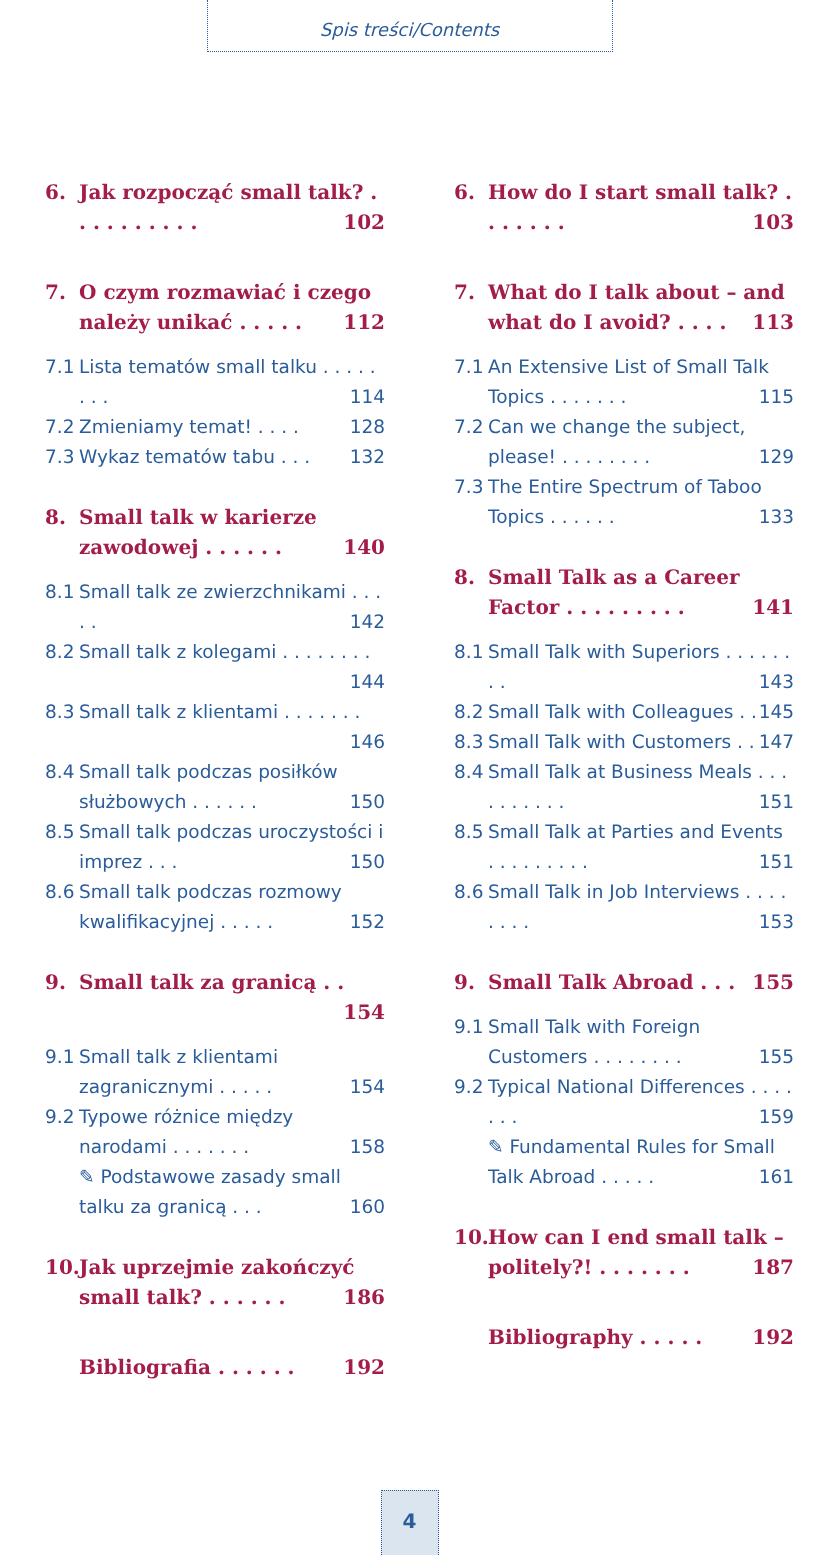Spis treści/Contents
6. Jak rozpocząć small talk? . . . . . . . . . . 102
7. O czym rozmawiać i czego należy unikać . . . . . 112
7.1 Lista tematów small talku . . . . . . . . 114
7.2 Zmieniamy temat! . . . . 128
7.3 Wykaz tematów tabu . . . 132
8. Small talk w karierze zawodowej . . . . . . 140
8.1 Small talk ze zwierzchnikami . . . . . 142
8.2 Small talk z kolegami . . . . . . . . 144
8.3 Small talk z klientami . . . . . . . 146
8.4 Small talk podczas posiłków służbowych . . . . . . 150
8.5 Small talk podczas uroczystości i imprez . . . 150
8.6 Small talk podczas rozmowy kwalifikacyjnej . . . . . 152
9. Small talk za granicą . . 154
9.1 Small talk z klientami zagranicznymi . . . . . 154
9.2 Typowe różnice między narodami . . . . . . . 158
✎ Podstawowe zasady small talku za granicą . . . 160
10. Jak uprzejmie zakończyć small talk? . . . . . . 186
Bibliografia . . . . . . 192
6. How do I start small talk? . . . . . . . 103
7. What do I talk about – and what do I avoid? . . . . 113
7.1 An Extensive List of Small Talk Topics . . . . . . . 115
7.2 Can we change the subject, please! . . . . . . . . 129
7.3 The Entire Spectrum of Taboo Topics . . . . . . 133
8. Small Talk as a Career Factor . . . . . . . . . 141
8.1 Small Talk with Superiors . . . . . . . . 143
8.2 Small Talk with Colleagues . . 145
8.3 Small Talk with Customers . . 147
8.4 Small Talk at Business Meals . . . . . . . . . . 151
8.5 Small Talk at Parties and Events . . . . . . . . . 151
8.6 Small Talk in Job Interviews . . . . . . . . 153
9. Small Talk Abroad . . . 155
9.1 Small Talk with Foreign Customers . . . . . . . . 155
9.2 Typical National Differences . . . . . . . 159
✎ Fundamental Rules for Small Talk Abroad . . . . . 161
10. How can I end small talk – politely?! . . . . . . . 187
Bibliography . . . . . 192
4